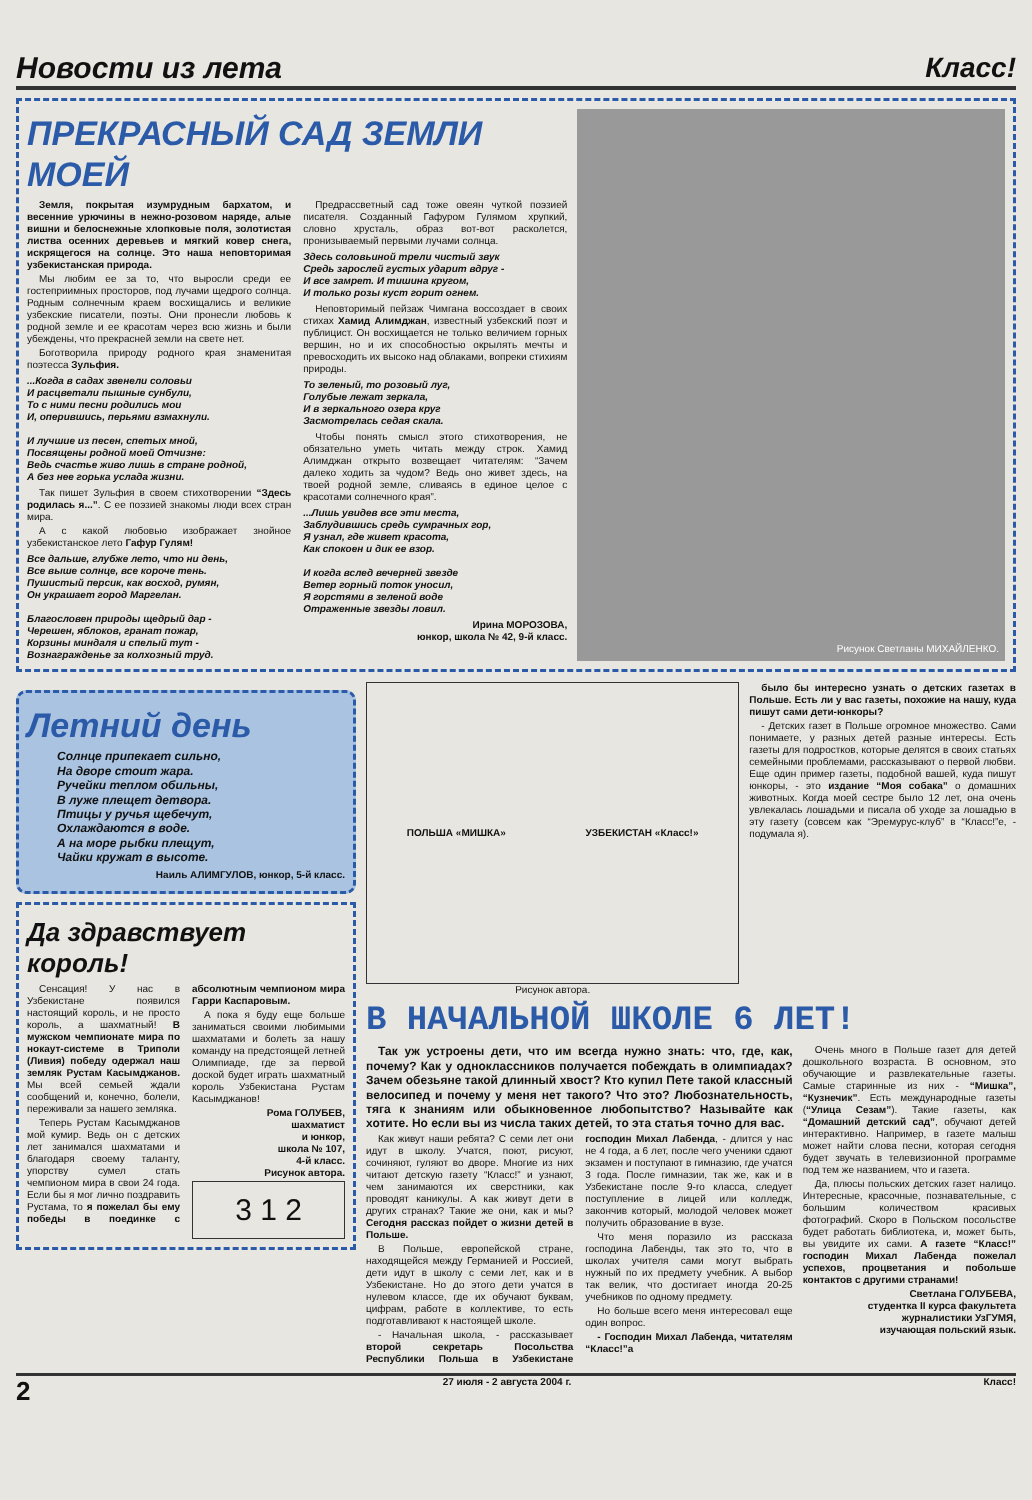Новости из лета Класс!
ПРЕКРАСНЫЙ САД ЗЕМЛИ МОЕЙ
Земля, покрытая изумрудным бархатом, и весенние урючины в нежно-розовом наряде, алые вишни и белоснежные хлопковые поля, золотистая листва осенних деревьев и мягкий ковер снега, искрящегося на солнце. Это наша неповторимая узбекистанская природа.
Мы любим ее за то, что выросли среди ее гостеприимных просторов, под лучами щедрого солнца. Родным солнечным краем восхищались и великие узбекские писатели, поэты. Они пронесли любовь к родной земле и ее красотам через всю жизнь и были убеждены, что прекрасней земли на свете нет.
Боготворила природу родного края знаменитая поэтесса Зульфия.
...Когда в садах звенели соловьи
И расцветали пышные сунбули,
То с ними песни родились мои
И, оперившись, перьями взмахнули.
И лучшие из песен, спетых мной,
Посвящены родной моей Отчизне:
Ведь счастье живо лишь в стране родной,
А без нее горька услада жизни.
Так пишет Зульфия в своем стихотворении “Здесь родилась я...”. С ее поэзией знакомы люди всех стран мира.
А с какой любовью изображает знойное узбекистанское лето Гафур Гулям!
Все дальше, глубже лето, что ни день,
Все выше солнце, все короче тень.
Пушистый персик, как восход, румян,
Он украшает город Маргелан.
Благословен природы щедрый дар -
Черешен, яблоков, гранат пожар,
Корзины миндаля и спелый тут -
Вознагражденье за колхозный труд.
Предрассветный сад тоже овеян чуткой поэзией писателя. Созданный Гафуром Гулямом хрупкий, словно хрусталь, образ вот-вот расколется, пронизываемый первыми лучами солнца.
Здесь соловьиной трели чистый звук
Средь зарослей густых ударит вдруг -
И все замрет. И тишина кругом,
И только розы куст горит огнем.
Неповторимый пейзаж Чимгана воссоздает в своих стихах Хамид Алимджан, известный узбекский поэт и публицист. Он восхищается не только величием горных вершин, но и их способностью окрылять мечты и превосходить их высоко над облаками, вопреки стихиям природы.
То зеленый, то розовый луг,
Голубые лежат зеркала,
И в зеркального озера круг
Засмотрелась седая скала.
Чтобы понять смысл этого стихотворения, не обязательно уметь читать между строк. Хамид Алимджан открыто возвещает читателям: “Зачем далеко ходить за чудом? Ведь оно живет здесь, на твоей родной земле, сливаясь в единое целое с красотами солнечного края”.
...Лишь увидев все эти места,
Заблудившись средь сумрачных гор,
Я узнал, где живет красота,
Как спокоен и дик ее взор.
И когда вслед вечерней звезде
Ветер горный поток уносил,
Я горстями в зеленой воде
Отраженные звезды ловил.
Ирина МОРОЗОВА,
юнкор, школа № 42, 9-й класс.
Рисунок Светланы МИХАЙЛЕНКО.
Летний день
Солнце припекает сильно,
На дворе стоит жара.
Ручейки теплом обильны,
В луже плещет детвора.
Птицы у ручья щебечут,
Охлаждаются в воде.
А на море рыбки плещут,
Чайки кружат в высоте.
Наиль АЛИМГУЛОВ, юнкор, 5-й класс.
Да здравствует король!
Сенсация! У нас в Узбекистане появился настоящий король, и не просто король, а шахматный! В мужском чемпионате мира по нокаут-системе в Триполи (Ливия) победу одержал наш земляк Рустам Касымджанов. Мы всей семьей ждали сообщений и, конечно, болели, переживали за нашего земляка.
Теперь Рустам Касымджанов мой кумир. Ведь он с детских лет занимался шахматами и благодаря своему таланту, упорству сумел стать чемпионом мира в свои 24 года. Если бы я мог лично поздравить Рустама, то я пожелал бы ему победы в поединке с абсолютным чемпионом мира Гарри Каспаровым.
А пока я буду еще больше заниматься своими любимыми шахматами и болеть за нашу команду на предстоящей летней Олимпиаде, где за первой доской будет играть шахматный король Узбекистана Рустам Касымджанов!
Рома ГОЛУБЕВ,
шахматист
и юнкор,
школа № 107,
4-й класс.
Рисунок автора.
3 1 2
ПОЛЬША «МИШКА» УЗБЕКИСТАН «Класс!»
Рисунок автора.
было бы интересно узнать о детских газетах в Польше. Есть ли у вас газеты, похожие на нашу, куда пишут сами дети-юнкоры?
- Детских газет в Польше огромное множество. Сами понимаете, у разных детей разные интересы. Есть газеты для подростков, которые делятся в своих статьях семейными проблемами, рассказывают о первой любви. Еще один пример газеты, подобной вашей, куда пишут юнкоры, - это издание “Моя собака” о домашних животных. Когда моей сестре было 12 лет, она очень увлекалась лошадьми и писала об уходе за лошадью в эту газету (совсем как “Эремурус-клуб” в “Класс!”е, - подумала я).
В НАЧАЛЬНОЙ ШКОЛЕ 6 ЛЕТ!
Так уж устроены дети, что им всегда нужно знать: что, где, как, почему? Как у одноклассников получается побеждать в олимпиадах? Зачем обезьяне такой длинный хвост? Кто купил Пете такой классный велосипед и почему у меня нет такого? Что это? Любознательность, тяга к знаниям или обыкновенное любопытство? Называйте как хотите. Но если вы из числа таких детей, то эта статья точно для вас.
Как живут наши ребята? С семи лет они идут в школу. Учатся, поют, рисуют, сочиняют, гуляют во дворе. Многие из них читают детскую газету “Класс!” и узнают, чем занимаются их сверстники, как проводят каникулы. А как живут дети в других странах? Такие же они, как и мы? Сегодня рассказ пойдет о жизни детей в Польше.
В Польше, европейской стране, находящейся между Германией и Россией, дети идут в школу с семи лет, как и в Узбекистане. Но до этого дети учатся в нулевом классе, где их обучают буквам, цифрам, работе в коллективе, то есть подготавливают к настоящей школе.
- Начальная школа, - рассказывает второй секретарь Посольства Республики Польша в Узбекистане господин Михал Лабенда, - длится у нас не 4 года, а 6 лет, после чего ученики сдают экзамен и поступают в гимназию, где учатся 3 года. После гимназии, так же, как и в Узбекистане после 9-го класса, следует поступление в лицей или колледж, закончив который, молодой человек может получить образование в вузе.
Что меня поразило из рассказа господина Лабенды, так это то, что в школах учителя сами могут выбрать нужный по их предмету учебник. А выбор так велик, что достигает иногда 20-25 учебников по одному предмету.
Но больше всего меня интересовал еще один вопрос.
- Господин Михал Лабенда, читателям “Класс!”а
Очень много в Польше газет для детей дошкольного возраста. В основном, это обучающие и развлекательные газеты. Самые старинные из них - “Мишка”, “Кузнечик”. Есть международные газеты (“Улица Сезам”). Такие газеты, как “Домашний детский сад”, обучают детей интерактивно. Например, в газете малыш может найти слова песни, которая сегодня будет звучать в телевизионной программе под тем же названием, что и газета.
Да, плюсы польских детских газет налицо. Интересные, красочные, познавательные, с большим количеством красивых фотографий. Скоро в Польском посольстве будет работать библиотека, и, может быть, вы увидите их сами. А газете “Класс!” господин Михал Лабенда пожелал успехов, процветания и побольше контактов с другими странами!
Светлана ГОЛУБЕВА,
студентка II курса факультета
журналистики УзГУМЯ,
изучающая польский язык.
2 27 июля - 2 августа 2004 г. Класс!